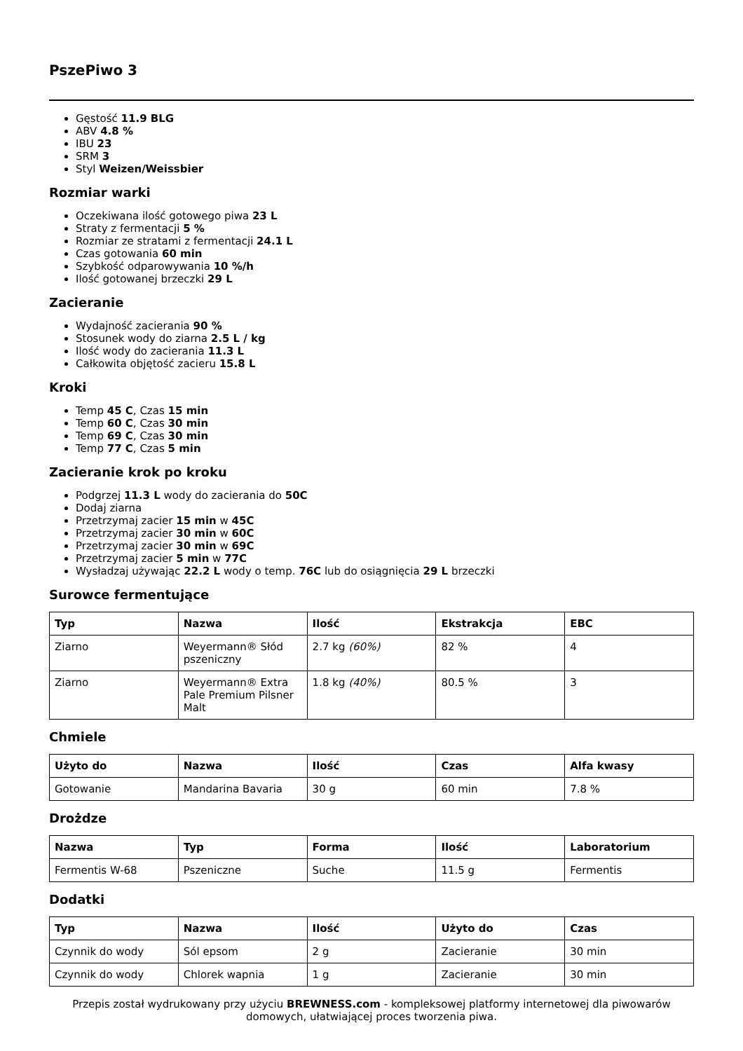PszePiwo 3
Gęstość 11.9 BLG
ABV 4.8 %
IBU 23
SRM 3
Styl Weizen/Weissbier
Rozmiar warki
Oczekiwana ilość gotowego piwa 23 L
Straty z fermentacji 5 %
Rozmiar ze stratami z fermentacji 24.1 L
Czas gotowania 60 min
Szybkość odparowywania 10 %/h
Ilość gotowanej brzeczki 29 L
Zacieranie
Wydajność zacierania 90 %
Stosunek wody do ziarna 2.5 L / kg
Ilość wody do zacierania 11.3 L
Całkowita objętość zacieru 15.8 L
Kroki
Temp 45 C, Czas 15 min
Temp 60 C, Czas 30 min
Temp 69 C, Czas 30 min
Temp 77 C, Czas 5 min
Zacieranie krok po kroku
Podgrzej 11.3 L wody do zacierania do 50C
Dodaj ziarna
Przetrzymaj zacier 15 min w 45C
Przetrzymaj zacier 30 min w 60C
Przetrzymaj zacier 30 min w 69C
Przetrzymaj zacier 5 min w 77C
Wysładzaj używając 22.2 L wody o temp. 76C lub do osiągnięcia 29 L brzeczki
Surowce fermentujące
| Typ | Nazwa | Ilość | Ekstrakcja | EBC |
| --- | --- | --- | --- | --- |
| Ziarno | Weyermann® Słód pszeniczny | 2.7 kg (60%) | 82 % | 4 |
| Ziarno | Weyermann® Extra Pale Premium Pilsner Malt | 1.8 kg (40%) | 80.5 % | 3 |
Chmiele
| Użyto do | Nazwa | Ilość | Czas | Alfa kwasy |
| --- | --- | --- | --- | --- |
| Gotowanie | Mandarina Bavaria | 30 g | 60 min | 7.8 % |
Drożdze
| Nazwa | Typ | Forma | Ilość | Laboratorium |
| --- | --- | --- | --- | --- |
| Fermentis W-68 | Pszeniczne | Suche | 11.5 g | Fermentis |
Dodatki
| Typ | Nazwa | Ilość | Użyto do | Czas |
| --- | --- | --- | --- | --- |
| Czynnik do wody | Sól epsom | 2 g | Zacieranie | 30 min |
| Czynnik do wody | Chlorek wapnia | 1 g | Zacieranie | 30 min |
Przepis został wydrukowany przy użyciu BREWNESS.com - kompleksowej platformy internetowej dla piwowarów domowych, ułatwiającej proces tworzenia piwa.